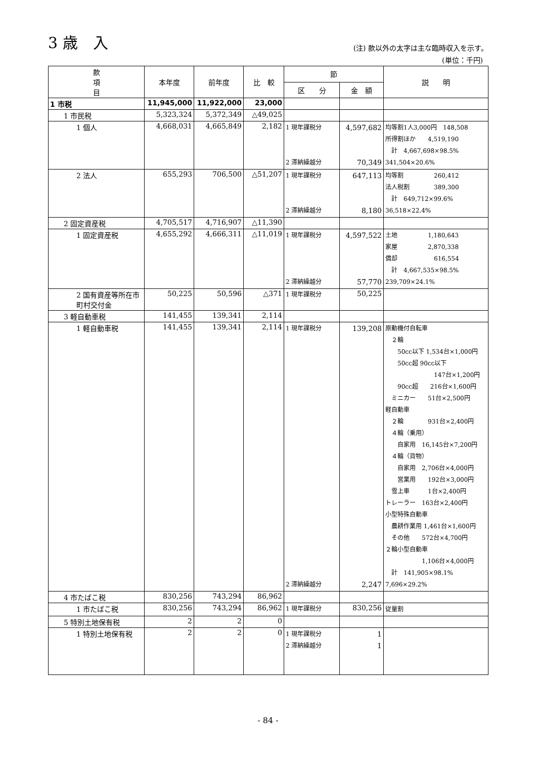3 歳　入
(注) 款以外の太字は主な臨時収入を示す。
(単位：千円)
| 款 項 目 | 本年度 | 前年度 | 比 較 | 節 | | 説 明 |
| --- | --- | --- | --- | --- | --- | --- |
| | | | | 区 分 | 金 額 | |
| 1 市税 | 11,945,000 | 11,922,000 | 23,000 | | | |
| 1 市民税 | 5,323,324 | 5,372,349 | △49,025 | | | |
| 1 個人 | 4,668,031 | 4,665,849 | 2,182 | 1 現年課税分 2 滞納繰越分 | 4,597,682 70,349 | 均等割1人3,000円 148,508 所得割ほか 4,519,190 計 4,667,698×98.5% 341,504×20.6% |
| 2 法人 | 655,293 | 706,500 | △51,207 | 1 現年課税分 2 滞納繰越分 | 647,113 8,180 | 均等割 260,412 法人税割 389,300 計 649,712×99.6% 36,518×22.4% |
| 2 固定資産税 | 4,705,517 | 4,716,907 | △11,390 | | | |
| 1 固定資産税 | 4,655,292 | 4,666,311 | △11,019 | 1 現年課税分 2 滞納繰越分 | 4,597,522 57,770 | 土地 1,180,643 家屋 2,870,338 償却 616,554 計 4,667,535×98.5% 239,709×24.1% |
| 2 国有資産等所在市町村交付金 | 50,225 | 50,596 | △371 | 1 現年課税分 | 50,225 | |
| 3 軽自動車税 | 141,455 | 139,341 | 2,114 | | | |
| 1 軽自動車税 | 141,455 | 139,341 | 2,114 | 1 現年課税分 2 滞納繰越分 | 139,208 2,247 | 原動機付自転車 ２輪 50cc以下 1,534台×1,000円 50cc超 90cc以下 147台×1,200円 90cc超 216台×1,600円 ミニカー 51台×2,500円 軽自動車 ２輪 931台×2,400円 ４輪（乗用） 自家用 16,145台×7,200円 ４輪（貨物） 自家用 2,706台×4,000円 営業用 192台×3,000円 雪上車 1台×2,400円 トレーラー 163台×2,400円 小型特殊自動車 農耕作業用 1,461台×1,600円 その他 572台×4,700円 ２輪小型自動車 1,106台×4,000円 計 141,905×98.1% 7,696×29.2% |
| 4 市たばこ税 | 830,256 | 743,294 | 86,962 | | | |
| 1 市たばこ税 | 830,256 | 743,294 | 86,962 | 1 現年課税分 | 830,256 | 従量割 |
| 5 特別土地保有税 | 2 | 2 | 0 | | | |
| 1 特別土地保有税 | 2 | 2 | 0 | 1 現年課税分 2 滞納繰越分 | 1 1 | |
- 84 -